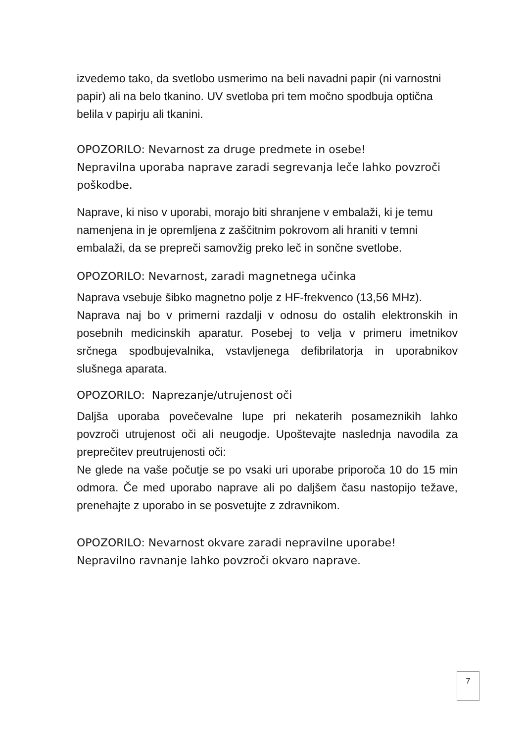izvedemo tako, da svetlobo usmerimo na beli navadni papir (ni varnostni papir) ali na belo tkanino. UV svetloba pri tem močno spodbuja optična belila v papirju ali tkanini.
OPOZORILO: Nevarnost za druge predmete in osebe!
Nepravilna uporaba naprave zaradi segrevanja leče lahko povzroči poškodbe.
Naprave, ki niso v uporabi, morajo biti shranjene v embalaži, ki je temu namenjena in je opremljena z zaščitnim pokrovom ali hraniti v temni embalaži, da se prepreči samovžig preko leč in sončne svetlobe.
OPOZORILO: Nevarnost, zaradi magnetnega učinka
Naprava vsebuje šibko magnetno polje z HF-frekvenco (13,56 MHz).
Naprava naj bo v primerni razdalji v odnosu do ostalih elektronskih in posebnih medicinskih aparatur. Posebej to velja v primeru imetnikov srčnega spodbujevalnika, vstavljenega defibrilatorja in uporabnikov slušnega aparata.
OPOZORILO: Naprezanje/utrujenost oči
Daljša uporaba povečevalne lupe pri nekaterih posameznikih lahko povzroči utrujenost oči ali neugodje. Upoštevajte naslednja navodila za preprečitev preutrujenosti oči:
Ne glede na vaše počutje se po vsaki uri uporabe priporoča 10 do 15 min odmora. Če med uporabo naprave ali po daljšem času nastopijo težave, prenehajte z uporabo in se posvetujte z zdravnikom.
OPOZORILO: Nevarnost okvare zaradi nepravilne uporabe!
Nepravilno ravnanje lahko povzroči okvaro naprave.
7